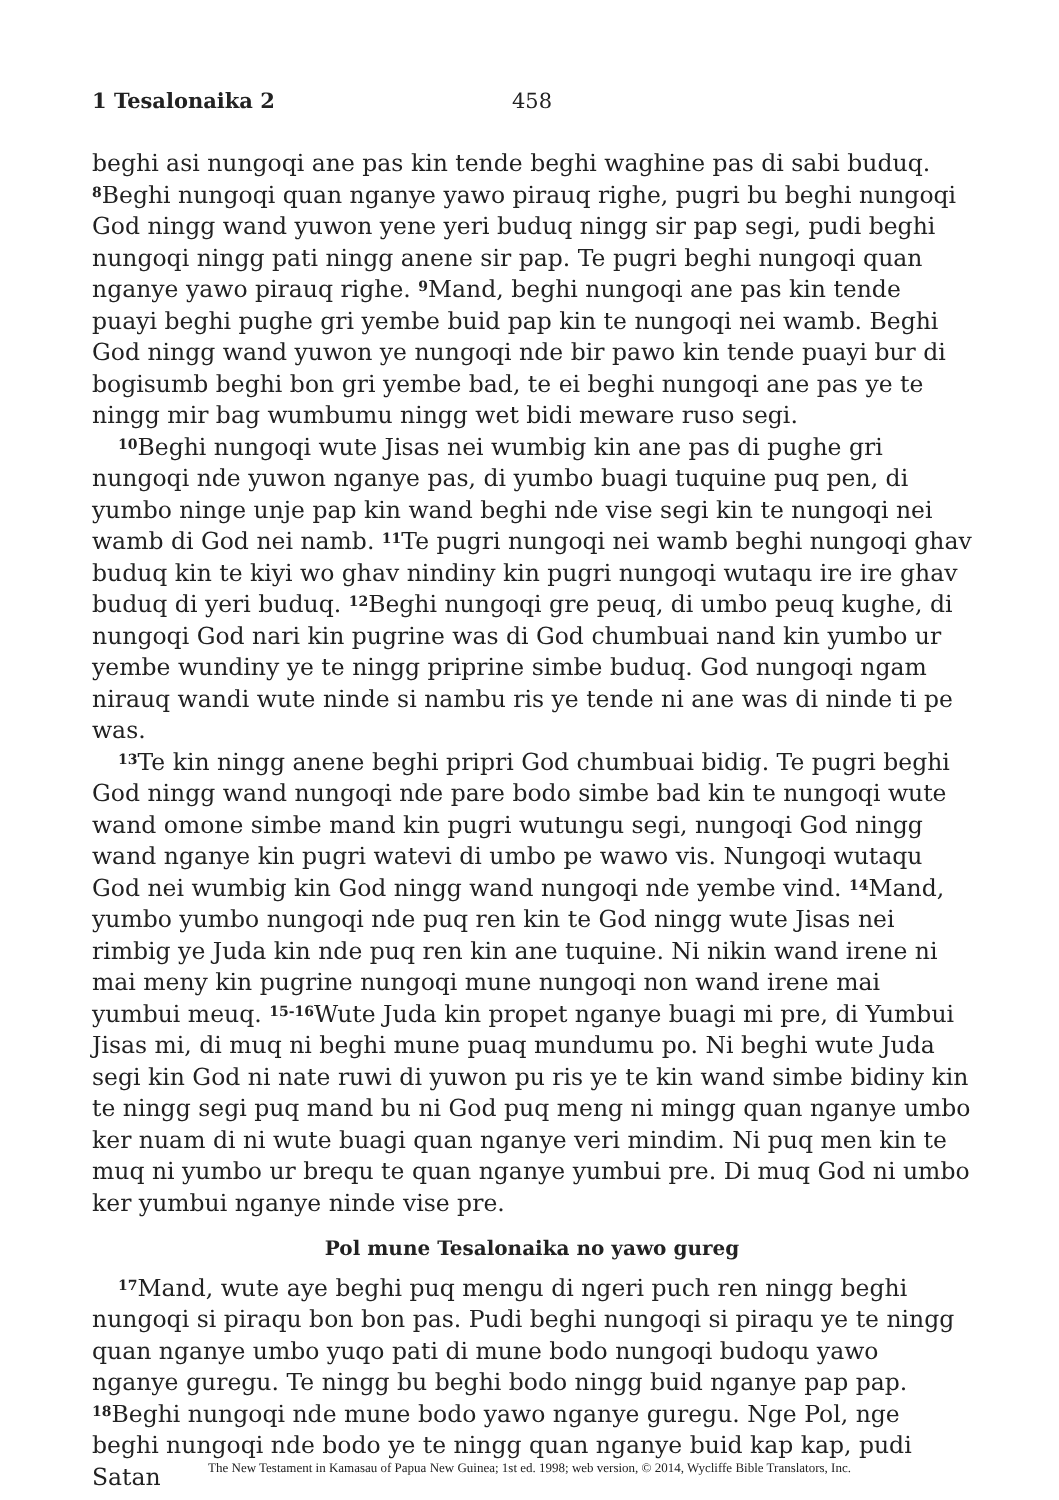1 Tesalonaika 2 458
beghi asi nungoqi ane pas kin tende beghi waghine pas di sabi buduq. <sup>8</sup>Beghi nungoqi quan nganye yawo pirauq righe, pugri bu beghi nungoqi God ningg wand yuwon yene yeri buduq ningg sir pap segi, pudi beghi nungoqi ningg pati ningg anene sir pap. Te pugri beghi nungoqi quan nganye yawo pirauq righe. <sup>9</sup>Mand, beghi nungoqi ane pas kin tende puayi beghi pughe gri yembe buid pap kin te nungoqi nei wamb. Beghi God ningg wand yuwon ye nungoqi nde bir pawo kin tende puayi bur di bogisumb beghi bon gri yembe bad, te ei beghi nungoqi ane pas ye te ningg mir bag wumbumu ningg wet bidi meware ruso segi.
<sup>10</sup> Beghi nungoqi wute Jisas nei wumbig kin ane pas di pughe gri nungoqi nde yuwon nganye pas, di yumbo buagi tuquine puq pen, di yumbo ninge unje pap kin wand beghi nde vise segi kin te nungoqi nei wamb di God nei namb. <sup>11</sup>Te pugri nungoqi nei wamb beghi nungoqi ghav buduq kin te kiyi wo ghav nindiny kin pugri nungoqi wutaqu ire ire ghav buduq di yeri buduq. <sup>12</sup>Beghi nungoqi gre peuq, di umbo peuq kughe, di nungoqi God nari kin pugrine was di God chumbuai nand kin yumbo ur yembe wundiny ye te ningg priprine simbe buduq. God nungoqi ngam nirauq wandi wute ninde si nambu ris ye tende ni ane was di ninde ti pe was.
<sup>13</sup> Te kin ningg anene beghi pripri God chumbuai bidig. Te pugri beghi God ningg wand nungoqi nde pare bodo simbe bad kin te nungoqi wute wand omone simbe mand kin pugri wutungu segi, nungoqi God ningg wand nganye kin pugri watevi di umbo pe wawo vis. Nungoqi wutaqu God nei wumbig kin God ningg wand nungoqi nde yembe vind. <sup>14</sup>Mand, yumbo yumbo nungoqi nde puq ren kin te God ningg wute Jisas nei rimbig ye Juda kin nde puq ren kin ane tuquine. Ni nikin wand irene ni mai meny kin pugrine nungoqi mune nungoqi non wand irene mai yumbui meuq. <sup>15-16</sup>Wute Juda kin propet nganye buagi mi pre, di Yumbui Jisas mi, di muq ni beghi mune puaq mundumu po. Ni beghi wute Juda segi kin God ni nate ruwi di yuwon pu ris ye te kin wand simbe bidiny kin te ningg segi puq mand bu ni God puq meng ni mingg quan nganye umbo ker nuam di ni wute buagi quan nganye veri mindim. Ni puq men kin te muq ni yumbo ur brequ te quan nganye yumbui pre. Di muq God ni umbo ker yumbui nganye ninde vise pre.
Pol mune Tesalonaika no yawo gureg
<sup>17</sup> Mand, wute aye beghi puq mengu di ngeri puch ren ningg beghi nungoqi si piraqu bon bon pas. Pudi beghi nungoqi si piraqu ye te ningg quan nganye umbo yuqo pati di mune bodo nungoqi budoqu yawo nganye guregu. Te ningg bu beghi bodo ningg buid nganye pap pap. <sup>18</sup>Beghi nungoqi nde mune bodo yawo nganye guregu. Nge Pol, nge beghi nungoqi nde bodo ye te ningg quan nganye buid kap kap, pudi Satan
The New Testament in Kamasau of Papua New Guinea; 1st ed. 1998; web version, © 2014, Wycliffe Bible Translators, Inc.